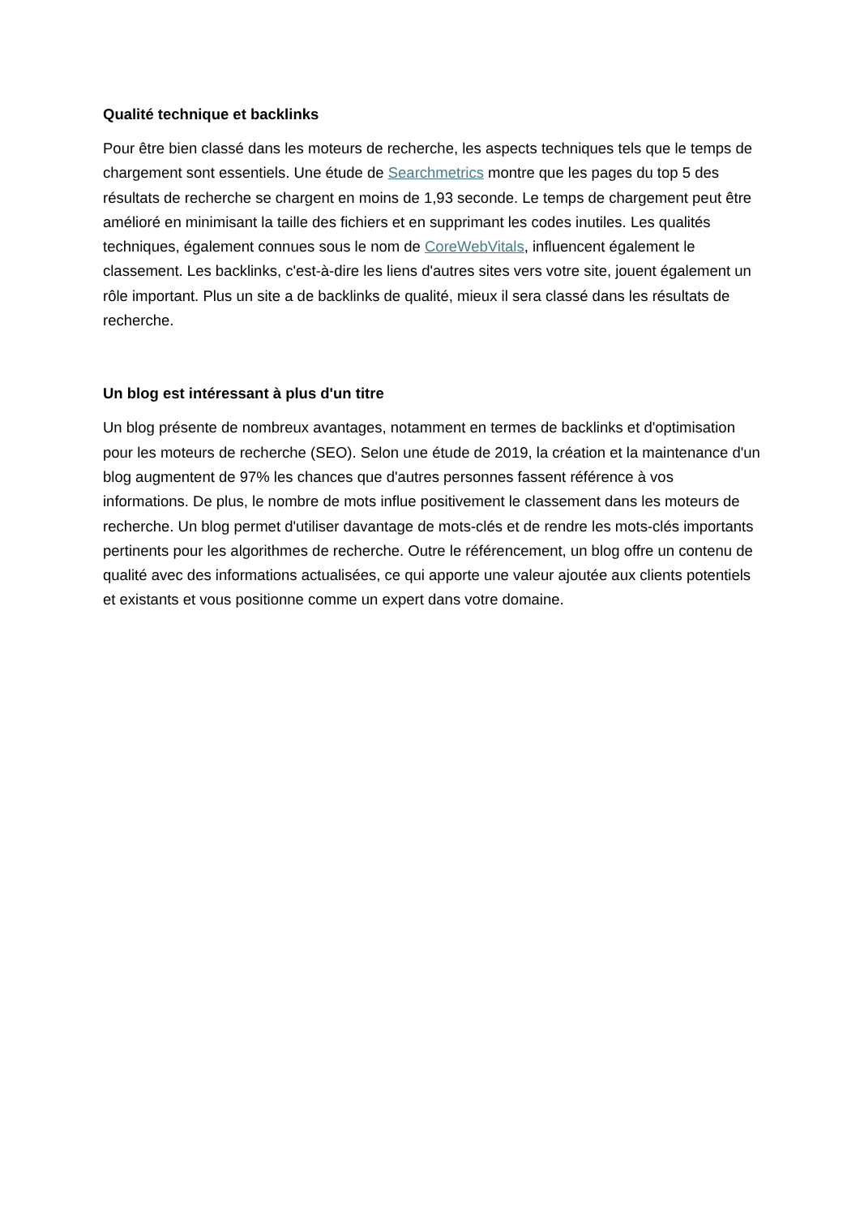Qualité technique et backlinks
Pour être bien classé dans les moteurs de recherche, les aspects techniques tels que le temps de chargement sont essentiels. Une étude de Searchmetrics montre que les pages du top 5 des résultats de recherche se chargent en moins de 1,93 seconde. Le temps de chargement peut être amélioré en minimisant la taille des fichiers et en supprimant les codes inutiles. Les qualités techniques, également connues sous le nom de CoreWebVitals, influencent également le classement. Les backlinks, c'est-à-dire les liens d'autres sites vers votre site, jouent également un rôle important. Plus un site a de backlinks de qualité, mieux il sera classé dans les résultats de recherche.
Un blog est intéressant à plus d'un titre
Un blog présente de nombreux avantages, notamment en termes de backlinks et d'optimisation pour les moteurs de recherche (SEO). Selon une étude de 2019, la création et la maintenance d'un blog augmentent de 97% les chances que d'autres personnes fassent référence à vos informations. De plus, le nombre de mots influe positivement le classement dans les moteurs de recherche. Un blog permet d'utiliser davantage de mots-clés et de rendre les mots-clés importants pertinents pour les algorithmes de recherche. Outre le référencement, un blog offre un contenu de qualité avec des informations actualisées, ce qui apporte une valeur ajoutée aux clients potentiels et existants et vous positionne comme un expert dans votre domaine.